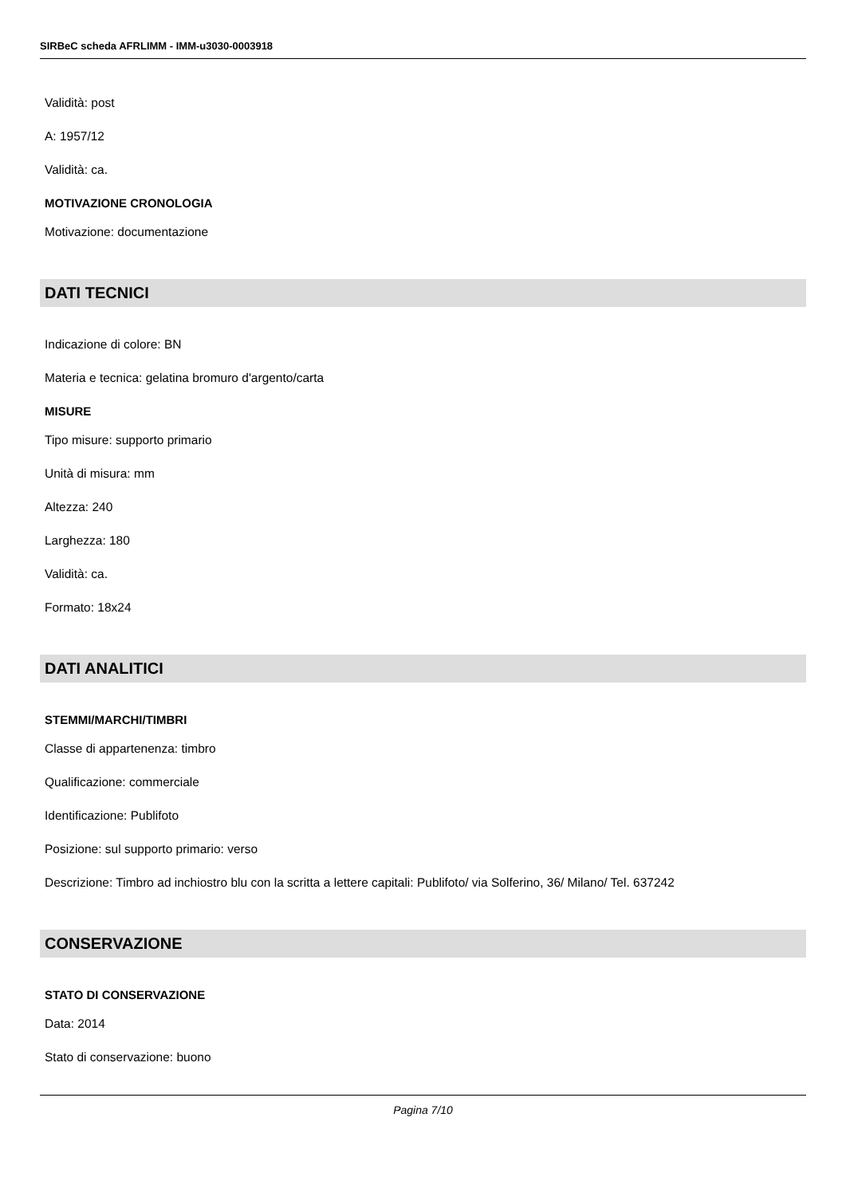SIRBeC scheda AFRLIMM - IMM-u3030-0003918
Validità: post
A: 1957/12
Validità: ca.
MOTIVAZIONE CRONOLOGIA
Motivazione: documentazione
DATI TECNICI
Indicazione di colore: BN
Materia e tecnica: gelatina bromuro d'argento/carta
MISURE
Tipo misure: supporto primario
Unità di misura: mm
Altezza: 240
Larghezza: 180
Validità: ca.
Formato: 18x24
DATI ANALITICI
STEMMI/MARCHI/TIMBRI
Classe di appartenenza: timbro
Qualificazione: commerciale
Identificazione: Publifoto
Posizione: sul supporto primario: verso
Descrizione: Timbro ad inchiostro blu con la scritta a lettere capitali: Publifoto/ via Solferino, 36/ Milano/ Tel. 637242
CONSERVAZIONE
STATO DI CONSERVAZIONE
Data: 2014
Stato di conservazione: buono
Pagina 7/10